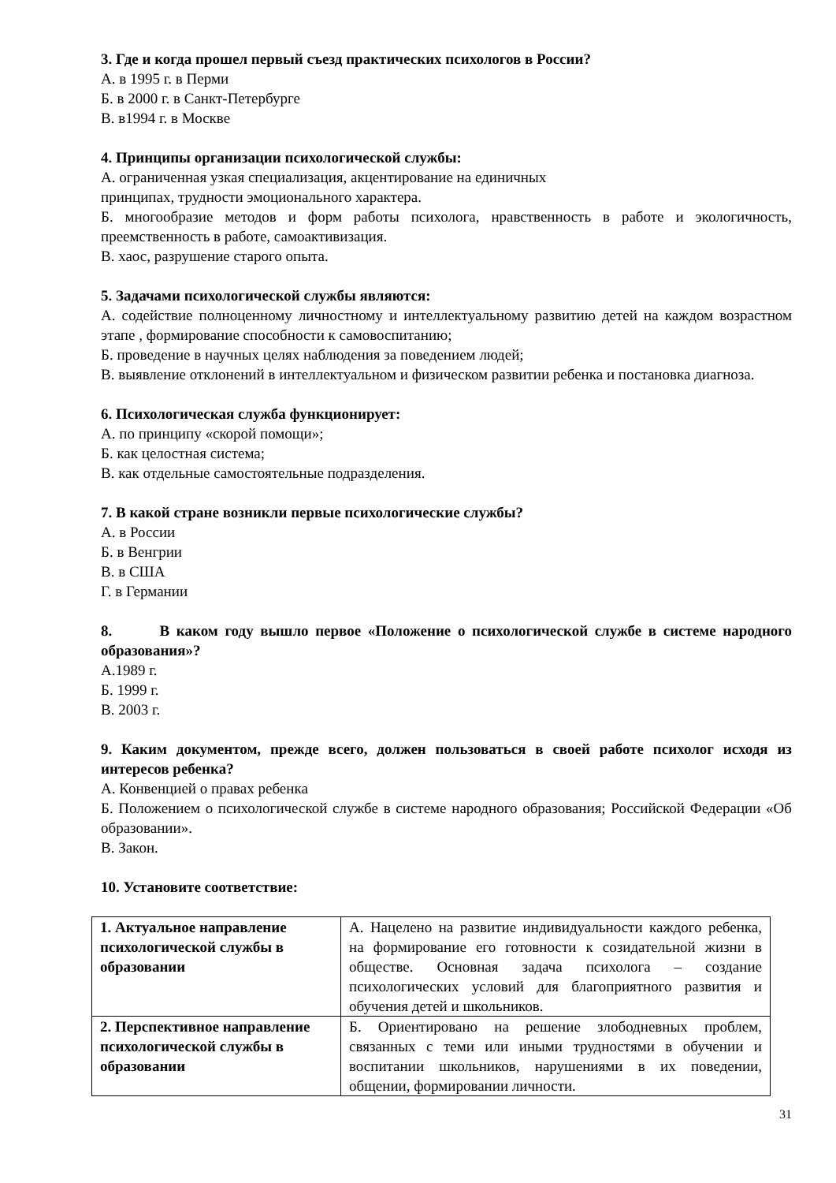3. Где и когда прошел первый съезд практических психологов в России?
А. в 1995 г. в Перми
Б. в 2000 г. в Санкт-Петербурге
В. в1994 г. в Москве
4. Принципы организации психологической службы:
А. ограниченная узкая специализация, акцентирование на единичных
принципах, трудности эмоционального характера.
Б. многообразие методов и форм работы психолога, нравственность в работе и экологичность, преемственность в работе, самоактивизация.
В. хаос, разрушение старого опыта.
5. Задачами психологической службы являются:
А. содействие полноценному личностному и интеллектуальному развитию детей на каждом возрастном этапе , формирование способности к самовоспитанию;
Б. проведение в научных целях наблюдения за поведением людей;
В. выявление отклонений в интеллектуальном и физическом развитии ребенка и постановка диагноза.
6. Психологическая служба функционирует:
А. по принципу «скорой помощи»;
Б. как целостная система;
В. как отдельные самостоятельные подразделения.
7. В какой стране возникли первые психологические службы?
А. в России
Б. в Венгрии
В. в США
Г. в Германии
8. В каком году вышло первое «Положение о психологической службе в системе народного образования»?
А.1989 г.
Б. 1999 г.
В. 2003 г.
9. Каким документом, прежде всего, должен пользоваться в своей работе психолог исходя из интересов ребенка?
А. Конвенцией о правах ребенка
Б. Положением о психологической службе в системе народного образования; Российской Федерации «Об образовании».
В. Закон.
10. Установите соответствие:
| 1. Актуальное направление психологической службы в образовании | А. Нацелено на развитие индивидуальности каждого ребенка, на формирование его готовности к созидательной жизни в обществе. Основная задача психолога – создание психологических условий для благоприятного развития и обучения детей и школьников. |
| 2. Перспективное направление психологической службы в образовании | Б. Ориентировано на решение злободневных проблем, связанных с теми или иными трудностями в обучении и воспитании школьников, нарушениями в их поведении, общении, формировании личности. |
31